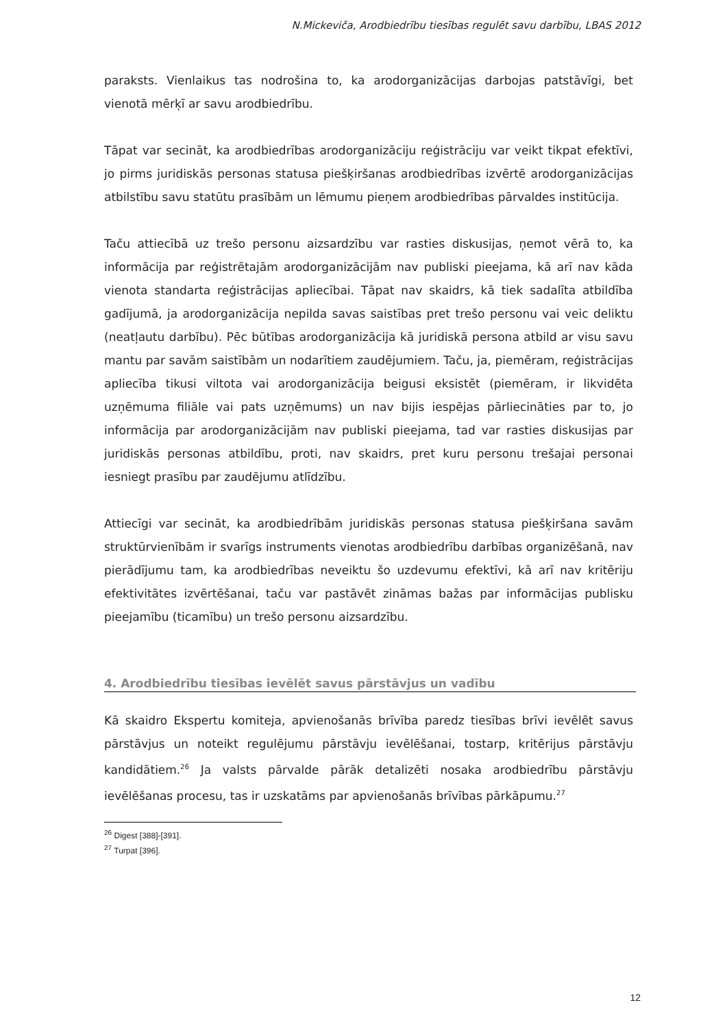N.Mickeviča, Arodbiedrību tiesības regulēt savu darbību, LBAS 2012
paraksts. Vienlaikus tas nodrošina to, ka arodorganizācijas darbojas patstāvīgi, bet vienotā mērķī ar savu arodbiedrību.
Tāpat var secināt, ka arodbiedrības arodorganizāciju reģistrāciju var veikt tikpat efektīvi, jo pirms juridiskās personas statusa piešķiršanas arodbiedrības izvērtē arodorganizācijas atbilstību savu statūtu prasībām un lēmumu pieņem arodbiedrības pārvaldes institūcija.
Taču attiecībā uz trešo personu aizsardzību var rasties diskusijas, ņemot vērā to, ka informācija par reģistrētajām arodorganizācijām nav publiski pieejama, kā arī nav kāda vienota standarta reģistrācijas apliecībai. Tāpat nav skaidrs, kā tiek sadalīta atbildība gadījumā, ja arodorganizācija nepilda savas saistības pret trešo personu vai veic deliktu (neatļautu darbību). Pēc būtības arodorganizācija kā juridiskā persona atbild ar visu savu mantu par savām saistībām un nodarītiem zaudējumiem. Taču, ja, piemēram, reģistrācijas apliecība tikusi viltota vai arodorganizācija beigusi eksistēt (piemēram, ir likvidēta uzņēmuma filiāle vai pats uzņēmums) un nav bijis iespējas pārliecināties par to, jo informācija par arodorganizācijām nav publiski pieejama, tad var rasties diskusijas par juridiskās personas atbildību, proti, nav skaidrs, pret kuru personu trešajai personai iesniegt prasību par zaudējumu atlīdzību.
Attiecīgi var secināt, ka arodbiedrībām juridiskās personas statusa piešķiršana savām struktūrvienībām ir svarīgs instruments vienotas arodbiedrību darbības organizēšanā, nav pierādījumu tam, ka arodbiedrības neveiktu šo uzdevumu efektīvi, kā arī nav kritēriju efektivitātes izvērtēšanai, taču var pastāvēt zināmas bažas par informācijas publisku pieejamību (ticamību) un trešo personu aizsardzību.
4. Arodbiedrību tiesības ievēlēt savus pārstāvjus un vadību
Kā skaidro Ekspertu komiteja, apvienošanās brīvība paredz tiesības brīvi ievēlēt savus pārstāvjus un noteikt regulējumu pārstāvju ievēlēšanai, tostarp, kritērijus pārstāvju kandidātiem.<sup>26</sup> Ja valsts pārvalde pārāk detalizēti nosaka arodbiedrību pārstāvju ievēlēšanas procesu, tas ir uzskatāms par apvienošanās brīvības pārkāpumu.<sup>27</sup>
<sup>26</sup> Digest [388]-[391].
<sup>27</sup> Turpat [396].
12